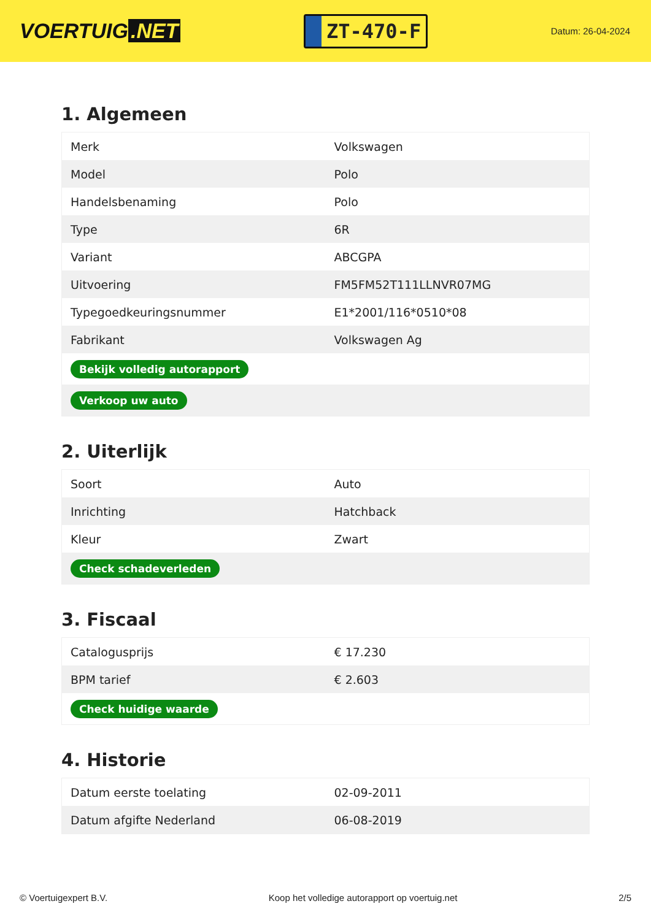VOERTUIG.NET
ZT-470-F
Datum: 26-04-2024
1. Algemeen
| Merk | Volkswagen |
| Model | Polo |
| Handelsbenaming | Polo |
| Type | 6R |
| Variant | ABCGPA |
| Uitvoering | FM5FM52T111LLNVR07MG |
| Typegoedkeuringsnummer | E1*2001/116*0510*08 |
| Fabrikant | Volkswagen Ag |
| Bekijk volledig autorapport | |
| Verkoop uw auto | |
2. Uiterlijk
| Soort | Auto |
| Inrichting | Hatchback |
| Kleur | Zwart |
| Check schadeverleden | |
3. Fiscaal
| Catalogusprijs | € 17.230 |
| BPM tarief | € 2.603 |
| Check huidige waarde | |
4. Historie
| Datum eerste toelating | 02-09-2011 |
| Datum afgifte Nederland | 06-08-2019 |
© Voertuigexpert B.V. Koop het volledige autorapport op voertuig.net 2/5